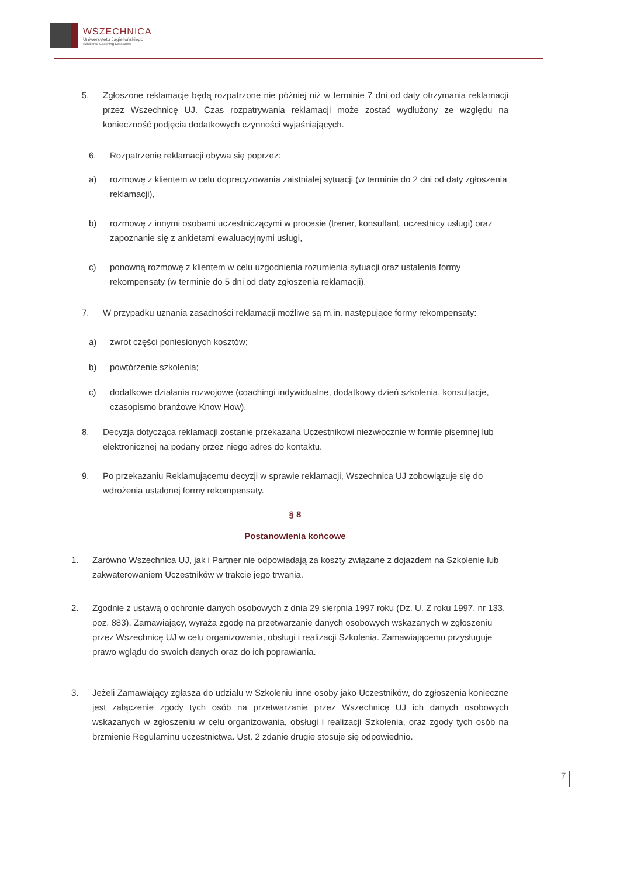WSZECHNICA
Uniwersytetu Jagiellońskiego
Szkolenia Coaching Doradztwo
5. Zgłoszone reklamacje będą rozpatrzone nie później niż w terminie 7 dni od daty otrzymania reklamacji przez Wszechnicę UJ. Czas rozpatrywania reklamacji może zostać wydłużony ze względu na konieczność podjęcia dodatkowych czynności wyjaśniających.
6. Rozpatrzenie reklamacji obywa się poprzez:
a) rozmowę z klientem w celu doprecyzowania zaistniałej sytuacji (w terminie do 2 dni od daty zgłoszenia reklamacji),
b) rozmowę z innymi osobami uczestniczącymi w procesie (trener, konsultant, uczestnicy usługi) oraz zapoznanie się z ankietami ewaluacyjnymi usługi,
c) ponowną rozmowę z klientem w celu uzgodnienia rozumienia sytuacji oraz ustalenia formy rekompensaty (w terminie do 5 dni od daty zgłoszenia reklamacji).
7. W przypadku uznania zasadności reklamacji możliwe są m.in. następujące formy rekompensaty:
a) zwrot części poniesionych kosztów;
b) powtórzenie szkolenia;
c) dodatkowe działania rozwojowe (coachingi indywidualne, dodatkowy dzień szkolenia, konsultacje, czasopismo branżowe Know How).
8. Decyzja dotycząca reklamacji zostanie przekazana Uczestnikowi niezwłocznie w formie pisemnej lub elektronicznej na podany przez niego adres do kontaktu.
9. Po przekazaniu Reklamującemu decyzji w sprawie reklamacji, Wszechnica UJ zobowiązuje się do wdrożenia ustalonej formy rekompensaty.
§ 8
Postanowienia końcowe
1. Zarówno Wszechnica UJ, jak i Partner nie odpowiadają za koszty związane z dojazdem na Szkolenie lub zakwaterowaniem Uczestników w trakcie jego trwania.
2. Zgodnie z ustawą o ochronie danych osobowych z dnia 29 sierpnia 1997 roku (Dz. U. Z roku 1997, nr 133, poz. 883), Zamawiający, wyraża zgodę na przetwarzanie danych osobowych wskazanych w zgłoszeniu przez Wszechnicę UJ w celu organizowania, obsługi i realizacji Szkolenia. Zamawiającemu przysługuje prawo wglądu do swoich danych oraz do ich poprawiania.
3. Jeżeli Zamawiający zgłasza do udziału w Szkoleniu inne osoby jako Uczestników, do zgłoszenia konieczne jest załączenie zgody tych osób na przetwarzanie przez Wszechnicę UJ ich danych osobowych wskazanych w zgłoszeniu w celu organizowania, obsługi i realizacji Szkolenia, oraz zgody tych osób na brzmienie Regulaminu uczestnictwa. Ust. 2 zdanie drugie stosuje się odpowiednio.
7